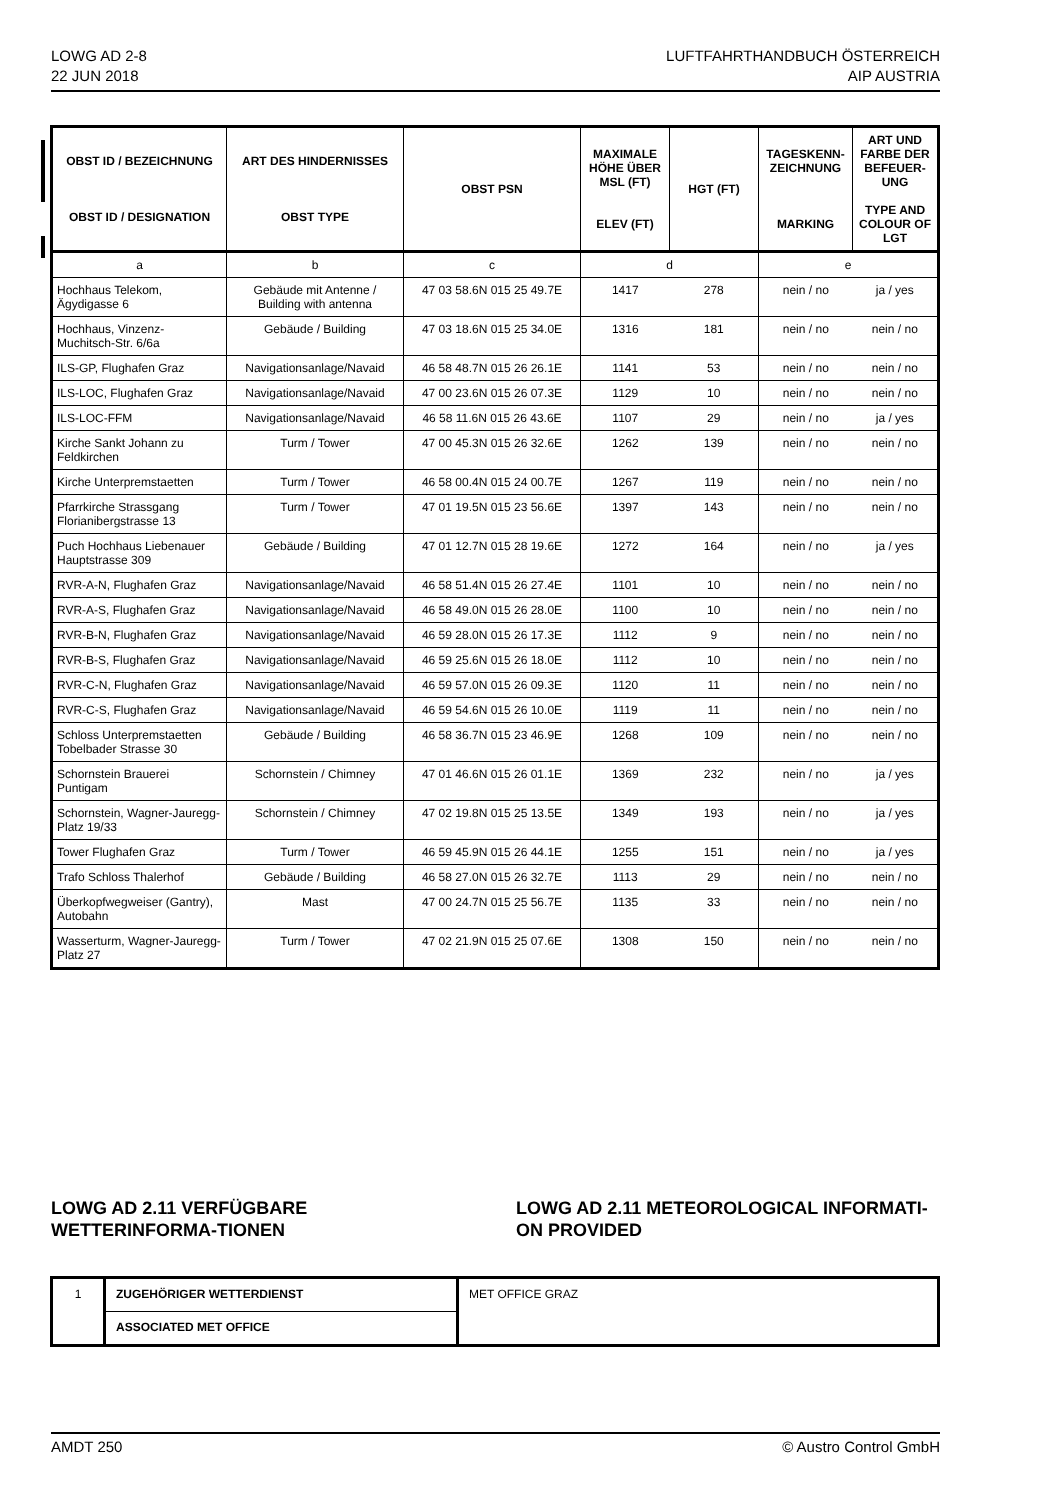LOWG AD 2-8
22 JUN 2018
LUFTFAHRTHANDBUCH ÖSTERREICH
AIP AUSTRIA
| OBST ID / BEZEICHNUNG OBST ID / DESIGNATION | ART DES HINDERNISSES OBST TYPE | OBST PSN | MAXIMALE HÖHE ÜBER MSL (FT) ELEV (FT) | HGT (FT) | TAGESKENN-ZEICHNUNG MARKING | ART UND FARBE DER BEFEUER-UNG TYPE AND COLOUR OF LGT |
| --- | --- | --- | --- | --- | --- | --- |
| a | b | c | d | | e | |
| Hochhaus Telekom, Ägydigasse 6 | Gebäude mit Antenne / Building with antenna | 47 03 58.6N 015 25 49.7E | 1417 | 278 | nein / no | ja / yes |
| Hochhaus, Vinzenz-Muchitsch-Str. 6/6a | Gebäude / Building | 47 03 18.6N 015 25 34.0E | 1316 | 181 | nein / no | nein / no |
| ILS-GP, Flughafen Graz | Navigationsanlage/Navaid | 46 58 48.7N 015 26 26.1E | 1141 | 53 | nein / no | nein / no |
| ILS-LOC, Flughafen Graz | Navigationsanlage/Navaid | 47 00 23.6N 015 26 07.3E | 1129 | 10 | nein / no | nein / no |
| ILS-LOC-FFM | Navigationsanlage/Navaid | 46 58 11.6N 015 26 43.6E | 1107 | 29 | nein / no | ja / yes |
| Kirche Sankt Johann zu Feldkirchen | Turm / Tower | 47 00 45.3N 015 26 32.6E | 1262 | 139 | nein / no | nein / no |
| Kirche Unterpremstaetten | Turm / Tower | 46 58 00.4N 015 24 00.7E | 1267 | 119 | nein / no | nein / no |
| Pfarrkirche Strassgang Florianibergstrasse 13 | Turm / Tower | 47 01 19.5N 015 23 56.6E | 1397 | 143 | nein / no | nein / no |
| Puch Hochhaus Liebenauer Hauptstrasse 309 | Gebäude / Building | 47 01 12.7N 015 28 19.6E | 1272 | 164 | nein / no | ja / yes |
| RVR-A-N, Flughafen Graz | Navigationsanlage/Navaid | 46 58 51.4N 015 26 27.4E | 1101 | 10 | nein / no | nein / no |
| RVR-A-S, Flughafen Graz | Navigationsanlage/Navaid | 46 58 49.0N 015 26 28.0E | 1100 | 10 | nein / no | nein / no |
| RVR-B-N, Flughafen Graz | Navigationsanlage/Navaid | 46 59 28.0N 015 26 17.3E | 1112 | 9 | nein / no | nein / no |
| RVR-B-S, Flughafen Graz | Navigationsanlage/Navaid | 46 59 25.6N 015 26 18.0E | 1112 | 10 | nein / no | nein / no |
| RVR-C-N, Flughafen Graz | Navigationsanlage/Navaid | 46 59 57.0N 015 26 09.3E | 1120 | 11 | nein / no | nein / no |
| RVR-C-S, Flughafen Graz | Navigationsanlage/Navaid | 46 59 54.6N 015 26 10.0E | 1119 | 11 | nein / no | nein / no |
| Schloss Unterpremstaetten Tobelbader Strasse 30 | Gebäude / Building | 46 58 36.7N 015 23 46.9E | 1268 | 109 | nein / no | nein / no |
| Schornstein Brauerei Puntigam | Schornstein / Chimney | 47 01 46.6N 015 26 01.1E | 1369 | 232 | nein / no | ja / yes |
| Schornstein, Wagner-Jauregg-Platz 19/33 | Schornstein / Chimney | 47 02 19.8N 015 25 13.5E | 1349 | 193 | nein / no | ja / yes |
| Tower Flughafen Graz | Turm / Tower | 46 59 45.9N 015 26 44.1E | 1255 | 151 | nein / no | ja / yes |
| Trafo Schloss Thalerhof | Gebäude / Building | 46 58 27.0N 015 26 32.7E | 1113 | 29 | nein / no | nein / no |
| Überkopfwegweiser (Gantry), Autobahn | Mast | 47 00 24.7N 015 25 56.7E | 1135 | 33 | nein / no | nein / no |
| Wasserturm, Wagner-Jauregg-Platz 27 | Turm / Tower | 47 02 21.9N 015 25 07.6E | 1308 | 150 | nein / no | nein / no |
LOWG AD 2.11 VERFÜGBARE WETTERINFORMA-TIONEN
LOWG AD 2.11 METEOROLOGICAL INFORMATI-ON PROVIDED
| 1 | ZUGEHÖRIGER WETTERDIENST | MET OFFICE GRAZ |
| | ASSOCIATED MET OFFICE | |
AMDT 250 © Austro Control GmbH